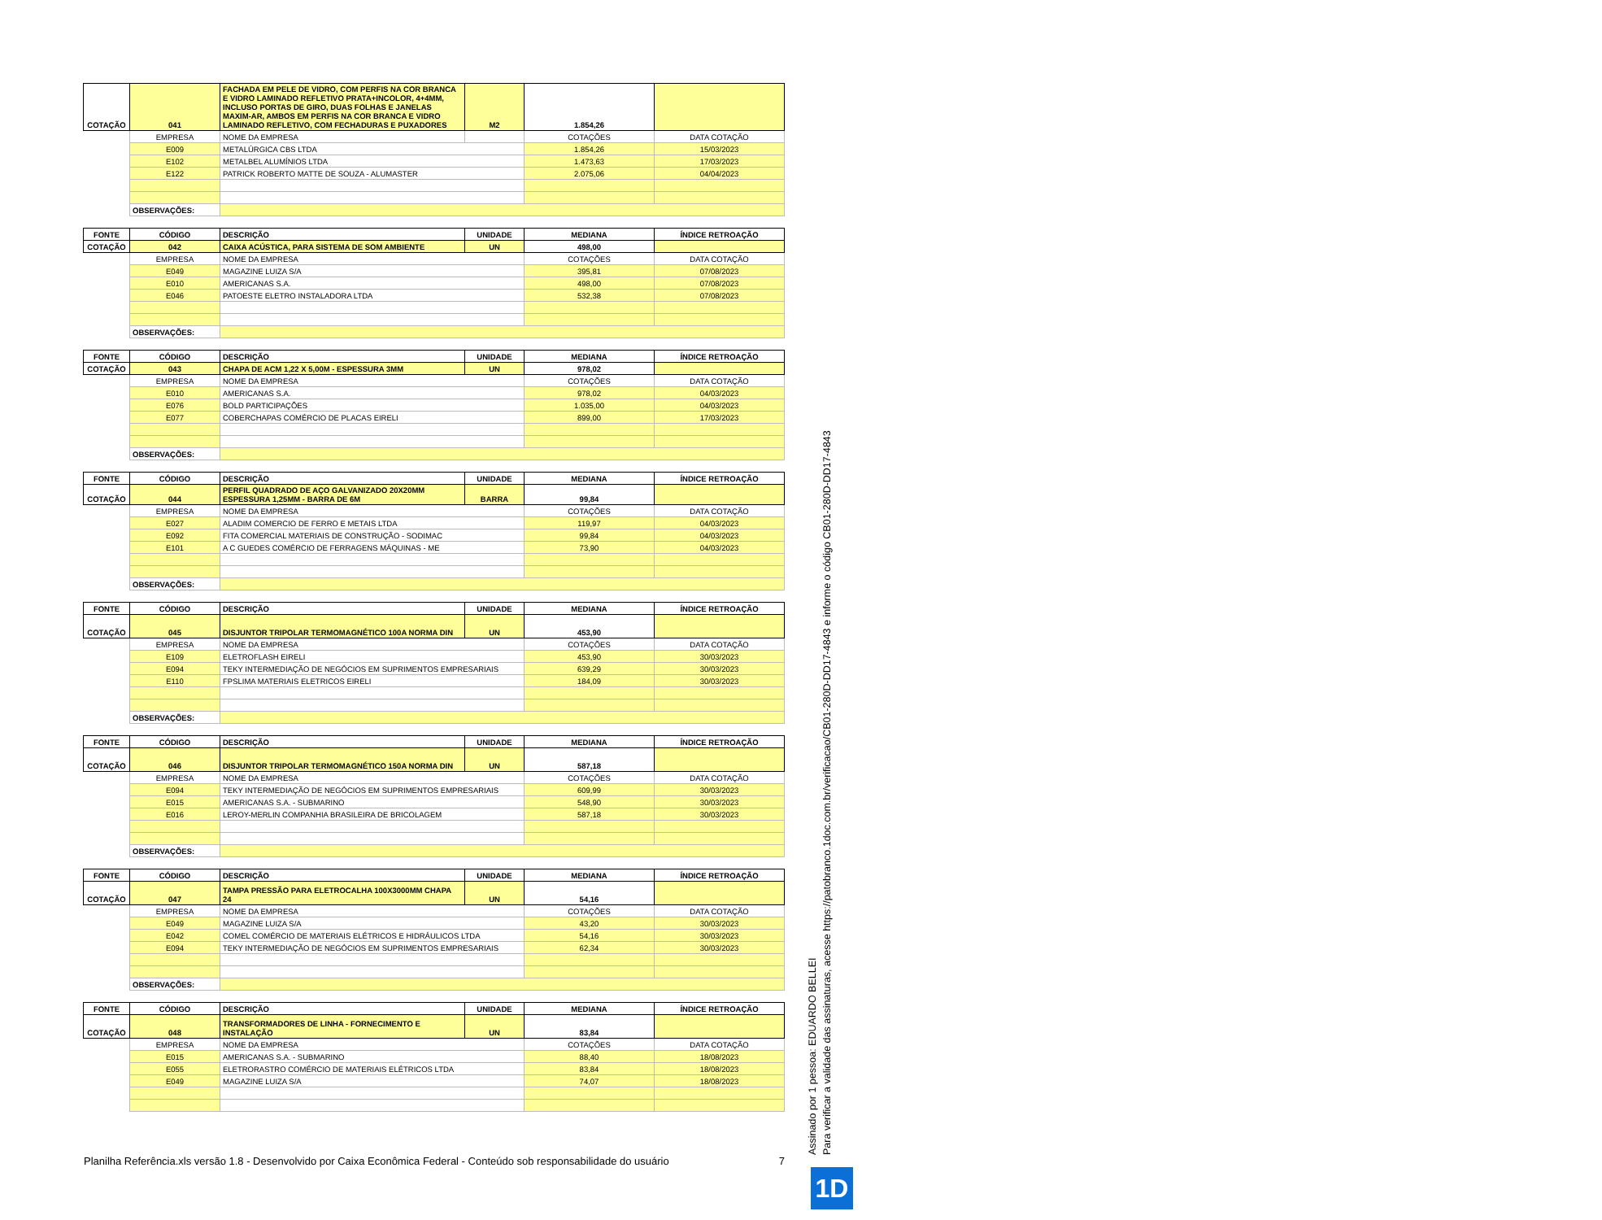| COTAÇÃO | 041 | FACHADA EM PELE DE VIDRO, COM PERFIS NA COR BRANCA E VIDRO LAMINADO REFLETIVO PRATA+INCOLOR, 4+4MM, INCLUSO PORTAS DE GIRO, DUAS FOLHAS E JANELAS MAXIM-AR, AMBOS EM PERFIS NA COR BRANCA E VIDRO LAMINADO REFLETIVO, COM FECHADURAS E PUXADORES | M2 | 1.854,26 | |
| | EMPRESA | NOME DA EMPRESA | | COTAÇÕES | DATA COTAÇÃO |
| | E009 | METALÚRGICA CBS LTDA | | 1.854,26 | 15/03/2023 |
| | E102 | METALBEL ALUMÍNIOS LTDA | | 1.473,63 | 17/03/2023 |
| | E122 | PATRICK ROBERTO MATTE DE SOUZA - ALUMASTER | | 2.075,06 | 04/04/2023 |
| | OBSERVAÇÕES: | | | | |
| FONTE | CÓDIGO | DESCRIÇÃO | UNIDADE | MEDIANA | ÍNDICE RETROAÇÃO |
| COTAÇÃO | 042 | CAIXA ACÚSTICA, PARA SISTEMA DE SOM AMBIENTE | UN | 498,00 | |
| | EMPRESA | NOME DA EMPRESA | | COTAÇÕES | DATA COTAÇÃO |
| | E049 | MAGAZINE LUIZA S/A | | 395,81 | 07/08/2023 |
| | E010 | AMERICANAS S.A. | | 498,00 | 07/08/2023 |
| | E046 | PATOESTE ELETRO INSTALADORA LTDA | | 532,38 | 07/08/2023 |
| | OBSERVAÇÕES: | | | | |
| FONTE | CÓDIGO | DESCRIÇÃO | UNIDADE | MEDIANA | ÍNDICE RETROAÇÃO |
| COTAÇÃO | 043 | CHAPA DE ACM 1,22 X 5,00M - ESPESSURA 3MM | UN | 978,02 | |
| | EMPRESA | NOME DA EMPRESA | | COTAÇÕES | DATA COTAÇÃO |
| | E010 | AMERICANAS S.A. | | 978,02 | 04/03/2023 |
| | E076 | BOLD PARTICIPAÇÕES | | 1.035,00 | 04/03/2023 |
| | E077 | COBERCHAPAS COMÉRCIO DE PLACAS EIRELI | | 899,00 | 17/03/2023 |
| | OBSERVAÇÕES: | | | | |
| FONTE | CÓDIGO | DESCRIÇÃO | UNIDADE | MEDIANA | ÍNDICE RETROAÇÃO |
| COTAÇÃO | 044 | PERFIL QUADRADO DE AÇO GALVANIZADO 20X20MM ESPESSURA 1,25MM - BARRA DE 6M | BARRA | 99,84 | |
| | EMPRESA | NOME DA EMPRESA | | COTAÇÕES | DATA COTAÇÃO |
| | E027 | ALADIM COMERCIO DE FERRO E METAIS LTDA | | 119,97 | 04/03/2023 |
| | E092 | FITA COMERCIAL MATERIAIS DE CONSTRUÇÃO - SODIMAC | | 99,84 | 04/03/2023 |
| | E101 | A C GUEDES COMÉRCIO DE FERRAGENS MÁQUINAS - ME | | 73,90 | 04/03/2023 |
| | OBSERVAÇÕES: | | | | |
| FONTE | CÓDIGO | DESCRIÇÃO | UNIDADE | MEDIANA | ÍNDICE RETROAÇÃO |
| COTAÇÃO | 045 | DISJUNTOR TRIPOLAR TERMOMAGNÉTICO 100A NORMA DIN | UN | 453,90 | |
| | EMPRESA | NOME DA EMPRESA | | COTAÇÕES | DATA COTAÇÃO |
| | E109 | ELETROFLASH EIRELI | | 453,90 | 30/03/2023 |
| | E094 | TEKY INTERMEDIAÇÃO DE NEGÓCIOS EM SUPRIMENTOS EMPRESARIAIS | | 639,29 | 30/03/2023 |
| | E110 | FPSLIMA MATERIAIS ELETRICOS EIRELI | | 184,09 | 30/03/2023 |
| | OBSERVAÇÕES: | | | | |
| FONTE | CÓDIGO | DESCRIÇÃO | UNIDADE | MEDIANA | ÍNDICE RETROAÇÃO |
| COTAÇÃO | 046 | DISJUNTOR TRIPOLAR TERMOMAGNÉTICO 150A NORMA DIN | UN | 587,18 | |
| | EMPRESA | NOME DA EMPRESA | | COTAÇÕES | DATA COTAÇÃO |
| | E094 | TEKY INTERMEDIAÇÃO DE NEGÓCIOS EM SUPRIMENTOS EMPRESARIAIS | | 609,99 | 30/03/2023 |
| | E015 | AMERICANAS S.A. - SUBMARINO | | 548,90 | 30/03/2023 |
| | E016 | LEROY-MERLIN COMPANHIA BRASILEIRA DE BRICOLAGEM | | 587,18 | 30/03/2023 |
| | OBSERVAÇÕES: | | | | |
| FONTE | CÓDIGO | DESCRIÇÃO | UNIDADE | MEDIANA | ÍNDICE RETROAÇÃO |
| COTAÇÃO | 047 | TAMPA PRESSÃO PARA ELETROCALHA 100X3000MM CHAPA 24 | UN | 54,16 | |
| | EMPRESA | NOME DA EMPRESA | | COTAÇÕES | DATA COTAÇÃO |
| | E049 | MAGAZINE LUIZA S/A | | 43,20 | 30/03/2023 |
| | E042 | COMEL COMÉRCIO DE MATERIAIS ELÉTRICOS E HIDRÁULICOS LTDA | | 54,16 | 30/03/2023 |
| | E094 | TEKY INTERMEDIAÇÃO DE NEGÓCIOS EM SUPRIMENTOS EMPRESARIAIS | | 62,34 | 30/03/2023 |
| | OBSERVAÇÕES: | | | | |
| FONTE | CÓDIGO | DESCRIÇÃO | UNIDADE | MEDIANA | ÍNDICE RETROAÇÃO |
| COTAÇÃO | 048 | TRANSFORMADORES DE LINHA - FORNECIMENTO E INSTALAÇÃO | UN | 83,84 | |
| | EMPRESA | NOME DA EMPRESA | | COTAÇÕES | DATA COTAÇÃO |
| | E015 | AMERICANAS S.A. - SUBMARINO | | 88,40 | 18/08/2023 |
| | E055 | ELETRORASTRO COMÉRCIO DE MATERIAIS ELÉTRICOS LTDA | | 83,84 | 18/08/2023 |
| | E049 | MAGAZINE LUIZA S/A | | 74,07 | 18/08/2023 |
Planilha Referência.xls versão 1.8 - Desenvolvido por Caixa Econômica Federal - Conteúdo sob responsabilidade do usuário 7
Assinado por 1 pessoa: EDUARDO BELLEI
Para verificar a validade das assinaturas, acesse https://patobranco.1doc.com.br/verificacao/CB01-280D-DD17-4843 e informe o código CB01-280D-DD17-4843
1D